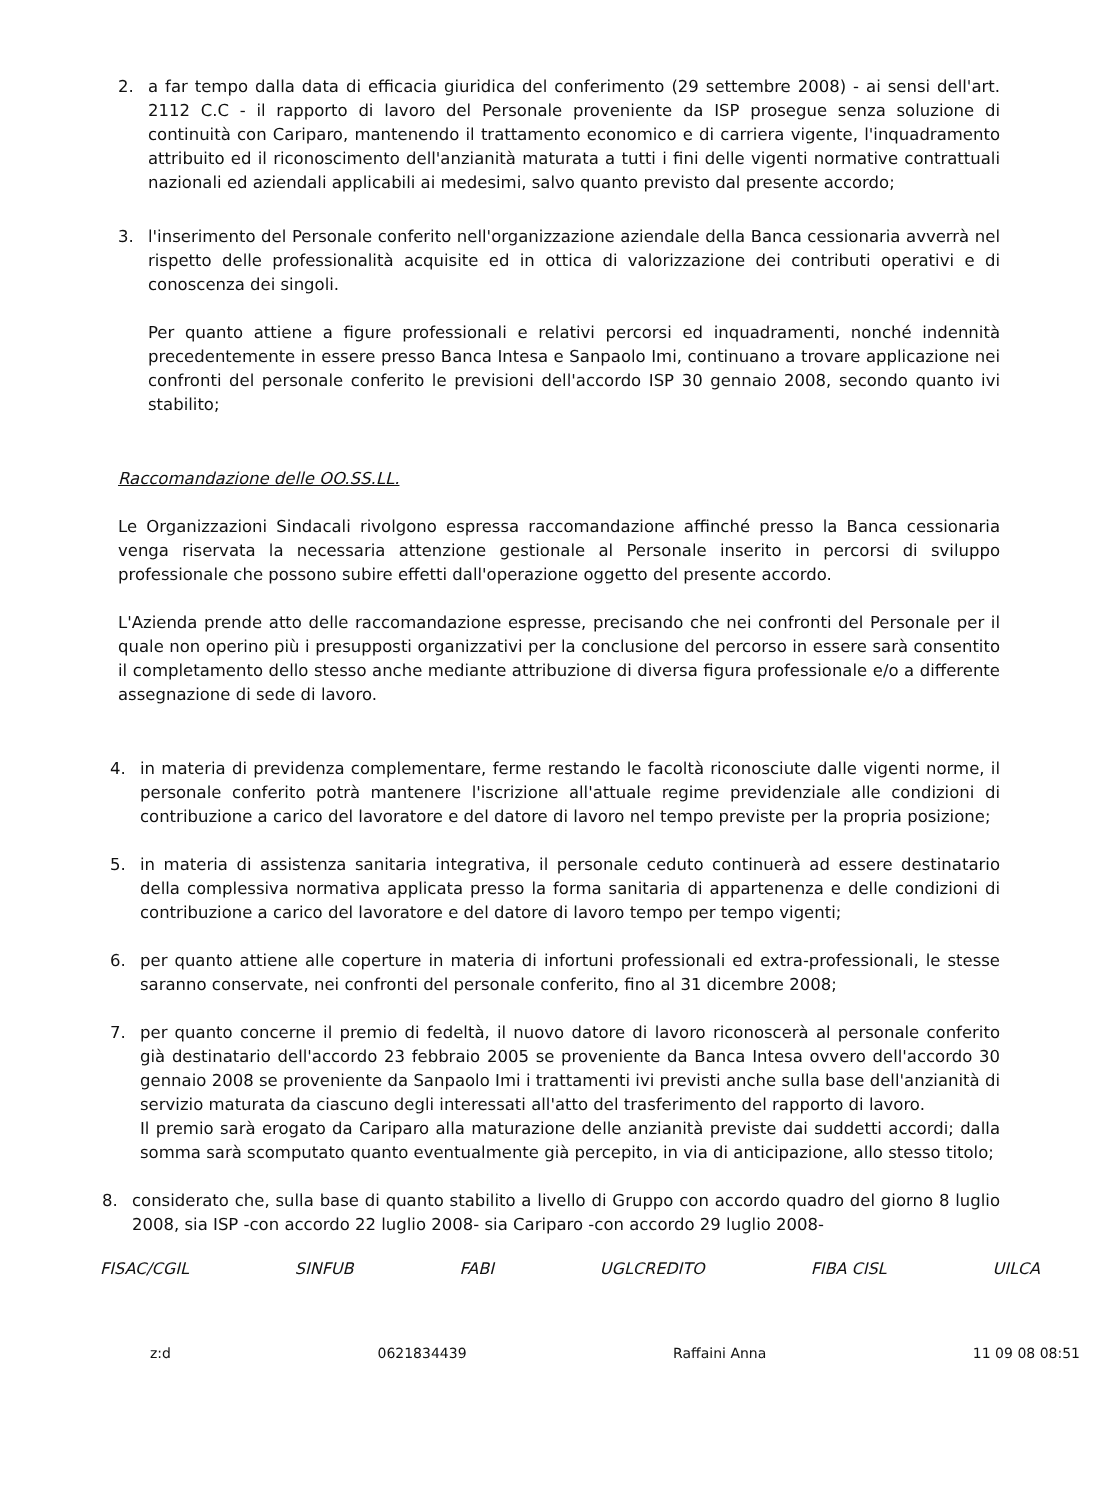2. a far tempo dalla data di efficacia giuridica del conferimento (29 settembre 2008) - ai sensi dell'art. 2112 C.C - il rapporto di lavoro del Personale proveniente da ISP prosegue senza soluzione di continuità con Cariparo, mantenendo il trattamento economico e di carriera vigente, l'inquadramento attribuito ed il riconoscimento dell'anzianità maturata a tutti i fini delle vigenti normative contrattuali nazionali ed aziendali applicabili ai medesimi, salvo quanto previsto dal presente accordo;
3. l'inserimento del Personale conferito nell'organizzazione aziendale della Banca cessionaria avverrà nel rispetto delle professionalità acquisite ed in ottica di valorizzazione dei contributi operativi e di conoscenza dei singoli.
Per quanto attiene a figure professionali e relativi percorsi ed inquadramenti, nonché indennità precedentemente in essere presso Banca Intesa e Sanpaolo Imi, continuano a trovare applicazione nei confronti del personale conferito le previsioni dell'accordo ISP 30 gennaio 2008, secondo quanto ivi stabilito;
Raccomandazione delle OO.SS.LL.
Le Organizzazioni Sindacali rivolgono espressa raccomandazione affinché presso la Banca cessionaria venga riservata la necessaria attenzione gestionale al Personale inserito in percorsi di sviluppo professionale che possono subire effetti dall'operazione oggetto del presente accordo.
L'Azienda prende atto delle raccomandazione espresse, precisando che nei confronti del Personale per il quale non operino più i presupposti organizzativi per la conclusione del percorso in essere sarà consentito il completamento dello stesso anche mediante attribuzione di diversa figura professionale e/o a differente assegnazione di sede di lavoro.
4. in materia di previdenza complementare, ferme restando le facoltà riconosciute dalle vigenti norme, il personale conferito potrà mantenere l'iscrizione all'attuale regime previdenziale alle condizioni di contribuzione a carico del lavoratore e del datore di lavoro nel tempo previste per la propria posizione;
5. in materia di assistenza sanitaria integrativa, il personale ceduto continuerà ad essere destinatario della complessiva normativa applicata presso la forma sanitaria di appartenenza e delle condizioni di contribuzione a carico del lavoratore e del datore di lavoro tempo per tempo vigenti;
6. per quanto attiene alle coperture in materia di infortuni professionali ed extra-professionali, le stesse saranno conservate, nei confronti del personale conferito, fino al 31 dicembre 2008;
7. per quanto concerne il premio di fedeltà, il nuovo datore di lavoro riconoscerà al personale conferito già destinatario dell'accordo 23 febbraio 2005 se proveniente da Banca Intesa ovvero dell'accordo 30 gennaio 2008 se proveniente da Sanpaolo Imi i trattamenti ivi previsti anche sulla base dell'anzianità di servizio maturata da ciascuno degli interessati all'atto del trasferimento del rapporto di lavoro.
Il premio sarà erogato da Cariparo alla maturazione delle anzianità previste dai suddetti accordi; dalla somma sarà scomputato quanto eventualmente già percepito, in via di anticipazione, allo stesso titolo;
8. considerato che, sulla base di quanto stabilito a livello di Gruppo con accordo quadro del giorno 8 luglio 2008, sia ISP -con accordo 22 luglio 2008- sia Cariparo -con accordo 29 luglio 2008-
FISAC/CGIL SINFUB FABI UGLCREDITO FIBA CISL UILCA
z:d 0621834439 Raffaini Anna 11 09 08 08:51